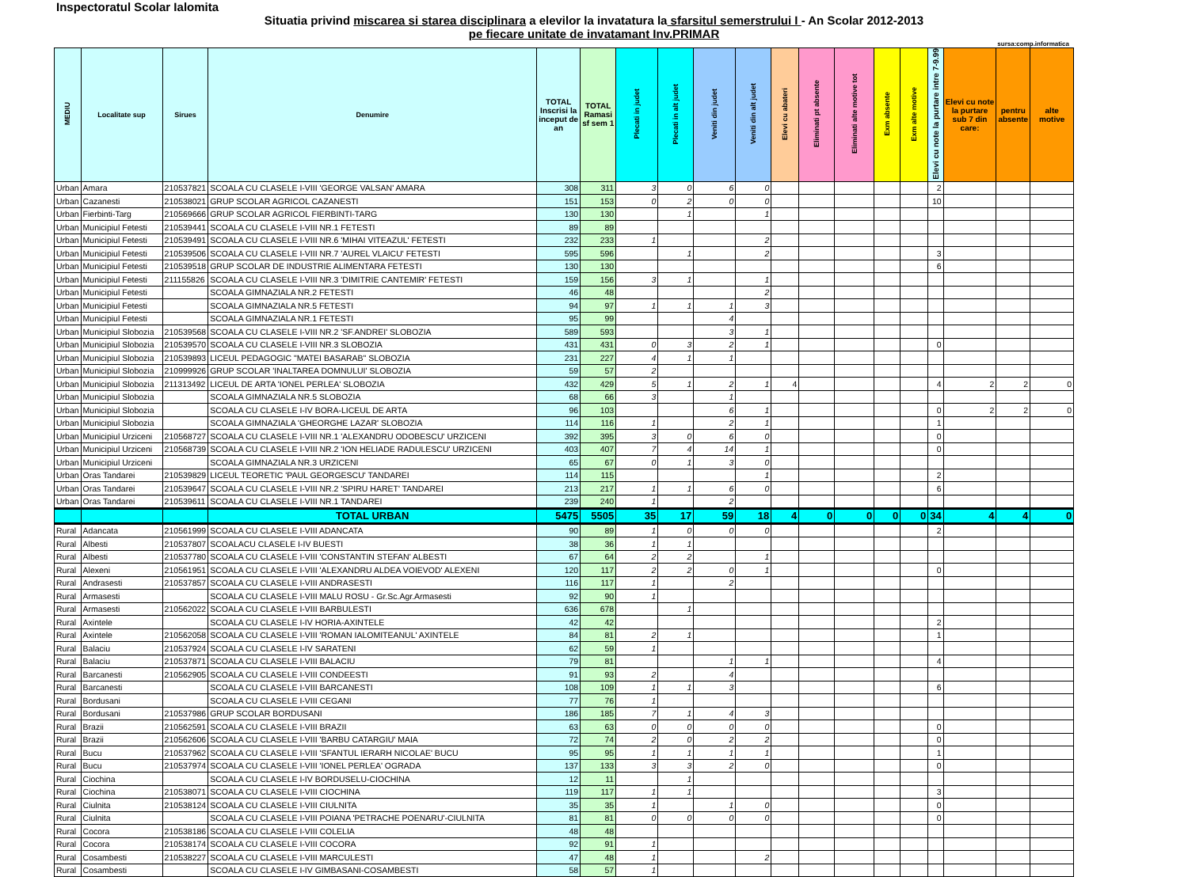Inspectoratul Scolar Ialomita
Situatia privind miscarea si starea disciplinara a elevilor la invatatura la sfarsitul semerstrului I - An Scolar 2012-2013
pe fiecare unitate de invatamant Inv.PRIMAR
sursa:comp.informatica
| MEDIU | Localitate sup | Sirues | Denumire | TOTAL Inscrisi la inceput de an | TOTAL Ramasi sf sem 1 | Plecati in judet | Plecati in alt judet | Veniti din judet | Veniti din alt judet | Elevi cu abateri | Eliminati pt absente | Eliminati alte motive tot | Exm absente | Exm alte motive | Elevi cu note la purtare intre 7-9.99 | Elevi cu note la purtare sub 7 din care: | pentru absente | alte motive |
| --- | --- | --- | --- | --- | --- | --- | --- | --- | --- | --- | --- | --- | --- | --- | --- | --- | --- | --- |
| Urban | Amara | 210537821 | SCOALA CU CLASELE I-VIII 'GEORGE VALSAN' AMARA | 308 | 311 | 3 | 0 | 6 | 0 | | | | | | 2 | | | |
| Urban | Cazanesti | 210538021 | GRUP SCOLAR AGRICOL CAZANESTI | 151 | 153 | 0 | 2 | 0 | 0 | | | | | | 10 | | | |
| Urban | Fierbinti-Targ | 210569666 | GRUP SCOLAR AGRICOL FIERBINTI-TARG | 130 | 130 | | 1 | | 1 | | | | | | | | | |
| Urban | Municipiul Fetesti | 210539441 | SCOALA CU CLASELE I-VIII NR.1 FETESTI | 89 | 89 | | | | | | | | | | | | | |
| Urban | Municipiul Fetesti | 210539491 | SCOALA CU CLASELE I-VIII NR.6 'MIHAI VITEAZUL' FETESTI | 232 | 233 | 1 | | | 2 | | | | | | | | | |
| Urban | Municipiul Fetesti | 210539506 | SCOALA CU CLASELE I-VIII NR.7 'AUREL VLAICU' FETESTI | 595 | 596 | | 1 | | 2 | | | | | | 3 | | | |
| Urban | Municipiul Fetesti | 210539518 | GRUP SCOLAR DE INDUSTRIE ALIMENTARA FETESTI | 130 | 130 | | | | | | | | | | 6 | | | |
| Urban | Municipiul Fetesti | 211155826 | SCOALA CU CLASELE I-VIII NR.3 'DIMITRIE CANTEMIR' FETESTI | 159 | 156 | 3 | 1 | | 1 | | | | | | | | | |
| Urban | Municipiul Fetesti | | SCOALA GIMNAZIALA NR.2 FETESTI | 46 | 48 | | | | 2 | | | | | | | | | |
| Urban | Municipiul Fetesti | | SCOALA GIMNAZIALA NR.5 FETESTI | 94 | 97 | 1 | 1 | 1 | 3 | | | | | | | | | |
| Urban | Municipiul Fetesti | | SCOALA GIMNAZIALA NR.1 FETESTI | 95 | 99 | | | 4 | | | | | | | | | | |
| Urban | Municipiul Slobozia | 210539568 | SCOALA CU CLASELE I-VIII NR.2 'SF.ANDREI' SLOBOZIA | 589 | 593 | | | 3 | 1 | | | | | | | | | |
| Urban | Municipiul Slobozia | 210539570 | SCOALA CU CLASELE I-VIII NR.3 SLOBOZIA | 431 | 431 | 0 | 3 | 2 | 1 | | | | | | 0 | | | |
| Urban | Municipiul Slobozia | 210539893 | LICEUL PEDAGOGIC "MATEI BASARAB" SLOBOZIA | 231 | 227 | 4 | 1 | 1 | | | | | | | | | | |
| Urban | Municipiul Slobozia | 210999926 | GRUP SCOLAR 'INALTAREA DOMNULUI' SLOBOZIA | 59 | 57 | 2 | | | | | | | | | | | | |
| Urban | Municipiul Slobozia | 211313492 | LICEUL DE ARTA 'IONEL PERLEA' SLOBOZIA | 432 | 429 | 5 | 1 | 2 | 1 | 4 | | | | | 4 | 2 | 2 | 0 |
| Urban | Municipiul Slobozia | | SCOALA GIMNAZIALA NR.5 SLOBOZIA | 68 | 66 | 3 | | 1 | | | | | | | | | | |
| Urban | Municipiul Slobozia | | SCOALA CU CLASELE I-IV BORA-LICEUL DE ARTA | 96 | 103 | | | 6 | 1 | | | | | | 0 | 2 | 2 | 0 |
| Urban | Municipiul Slobozia | | SCOALA GIMNAZIALA 'GHEORGHE LAZAR' SLOBOZIA | 114 | 116 | 1 | | 2 | 1 | | | | | | 1 | | | |
| Urban | Municipiul Urziceni | 210568727 | SCOALA CU CLASELE I-VIII NR.1 'ALEXANDRU ODOBESCU' URZICENI | 392 | 395 | 3 | 0 | 6 | 0 | | | | | | 0 | | | |
| Urban | Municipiul Urziceni | 210568739 | SCOALA CU CLASELE I-VIII NR.2 'ION HELIADE RADULESCU' URZICENI | 403 | 407 | 7 | 4 | 14 | 1 | | | | | | 0 | | | |
| Urban | Municipiul Urziceni | | SCOALA GIMNAZIALA NR.3 URZICENI | 65 | 67 | 0 | 1 | 3 | 0 | | | | | | | | | |
| Urban | Oras Tandarei | 210539829 | LICEUL TEORETIC 'PAUL GEORGESCU' TANDAREI | 114 | 115 | | | | 1 | | | | | | 2 | | | |
| Urban | Oras Tandarei | 210539647 | SCOALA CU CLASELE I-VIII NR.2 'SPIRU HARET' TANDAREI | 213 | 217 | 1 | 1 | 6 | 0 | | | | | | 6 | | | |
| Urban | Oras Tandarei | 210539611 | SCOALA CU CLASELE I-VIII NR.1 TANDAREI | 239 | 240 | 1 | | 2 | | | | | | | | | | |
| | | | TOTAL URBAN | 5475 | 5505 | 35 | 17 | 59 | 18 | 4 | 0 | 0 | 0 | 0 | 34 | 4 | 4 | 0 |
| Rural | Adancata | 210561999 | SCOALA CU CLASELE I-VIII ADANCATA | 90 | 89 | 1 | 0 | 0 | 0 | | | | | | 2 | | | |
| Rural | Albesti | 210537807 | SCOALACU CLASELE I-IV BUESTI | 38 | 36 | 1 | 1 | | | | | | | | | | | |
| Rural | Albesti | 210537780 | SCOALA CU CLASELE I-VIII 'CONSTANTIN STEFAN' ALBESTI | 67 | 64 | 2 | 2 | | 1 | | | | | | | | | |
| Rural | Alexeni | 210561951 | SCOALA CU CLASELE I-VIII 'ALEXANDRU ALDEA VOIEVOD' ALEXENI | 120 | 117 | 2 | 2 | 0 | 1 | | | | | | 0 | | | |
| Rural | Andrasesti | 210537857 | SCOALA CU CLASELE I-VIII ANDRASESTI | 116 | 117 | 1 | | 2 | | | | | | | | | | |
| Rural | Armasesti | | SCOALA CU CLASELE I-VIII MALU ROSU - Gr.Sc.Agr.Armasesti | 92 | 90 | 1 | | | | | | | | | | | | |
| Rural | Armasesti | 210562022 | SCOALA CU CLASELE I-VIII BARBULESTI | 636 | 678 | | 1 | | | | | | | | | | | |
| Rural | Axintele | | SCOALA CU CLASELE I-IV HORIA-AXINTELE | 42 | 42 | | | | | | | | | | 2 | | | |
| Rural | Axintele | 210562058 | SCOALA CU CLASELE I-VIII 'ROMAN IALOMITEANUL' AXINTELE | 84 | 81 | 2 | 1 | | | | | | | | 1 | | | |
| Rural | Balaciu | 210537924 | SCOALA CU CLASELE I-IV SARATENI | 62 | 59 | 1 | | | | | | | | | | | | |
| Rural | Balaciu | 210537871 | SCOALA CU CLASELE I-VIII BALACIU | 79 | 81 | | | 1 | 1 | | | | | | 4 | | | |
| Rural | Barcanesti | 210562905 | SCOALA CU CLASELE I-VIII CONDEESTI | 91 | 93 | 2 | | 4 | | | | | | | | | | |
| Rural | Barcanesti | | SCOALA CU CLASELE I-VIII BARCANESTI | 108 | 109 | 1 | 1 | 3 | | | | | | | 6 | | | |
| Rural | Bordusani | | SCOALA CU CLASELE I-VIII CEGANI | 77 | 76 | 1 | | | | | | | | | | | | |
| Rural | Bordusani | 210537986 | GRUP SCOLAR BORDUSANI | 186 | 185 | 7 | 1 | 4 | 3 | | | | | | | | | |
| Rural | Brazii | 210562591 | SCOALA CU CLASELE I-VIII BRAZII | 63 | 63 | 0 | 0 | 0 | 0 | | | | | | 0 | | | |
| Rural | Brazii | 210562606 | SCOALA CU CLASELE I-VIII 'BARBU CATARGIU' MAIA | 72 | 74 | 2 | 0 | 2 | 2 | | | | | | 0 | | | |
| Rural | Bucu | 210537962 | SCOALA CU CLASELE I-VIII 'SFANTUL IERARH NICOLAE' BUCU | 95 | 95 | 1 | 1 | 1 | 1 | | | | | | 1 | | | |
| Rural | Bucu | 210537974 | SCOALA CU CLASELE I-VIII 'IONEL PERLEA' OGRADA | 137 | 133 | 3 | 3 | 2 | 0 | | | | | | 0 | | | |
| Rural | Ciochina | | SCOALA CU CLASELE I-IV BORDUSELU-CIOCHINA | 12 | 11 | | 1 | | | | | | | | | | | |
| Rural | Ciochina | 210538071 | SCOALA CU CLASELE I-VIII CIOCHINA | 119 | 117 | 1 | 1 | | | | | | | | 3 | | | |
| Rural | Ciulnita | 210538124 | SCOALA CU CLASELE I-VIII CIULNITA | 35 | 35 | 1 | | 1 | 0 | | | | | | 0 | | | |
| Rural | Ciulnita | | SCOALA CU CLASELE I-VIII POIANA 'PETRACHE POENARU'-CIULNITA | 81 | 81 | 0 | 0 | 0 | 0 | | | | | | 0 | | | |
| Rural | Cocora | 210538186 | SCOALA CU CLASELE I-VIII COLELIA | 48 | 48 | | | | | | | | | | | | | |
| Rural | Cocora | 210538174 | SCOALA CU CLASELE I-VIII COCORA | 92 | 91 | 1 | | | | | | | | | | | | |
| Rural | Cosambesti | 210538227 | SCOALA CU CLASELE I-VIII MARCULESTI | 47 | 48 | 1 | | | 2 | | | | | | | | | |
| Rural | Cosambesti | | SCOALA CU CLASELE I-IV GIMBASANI-COSAMBESTI | 58 | 57 | 1 | | | | | | | | | | | | |